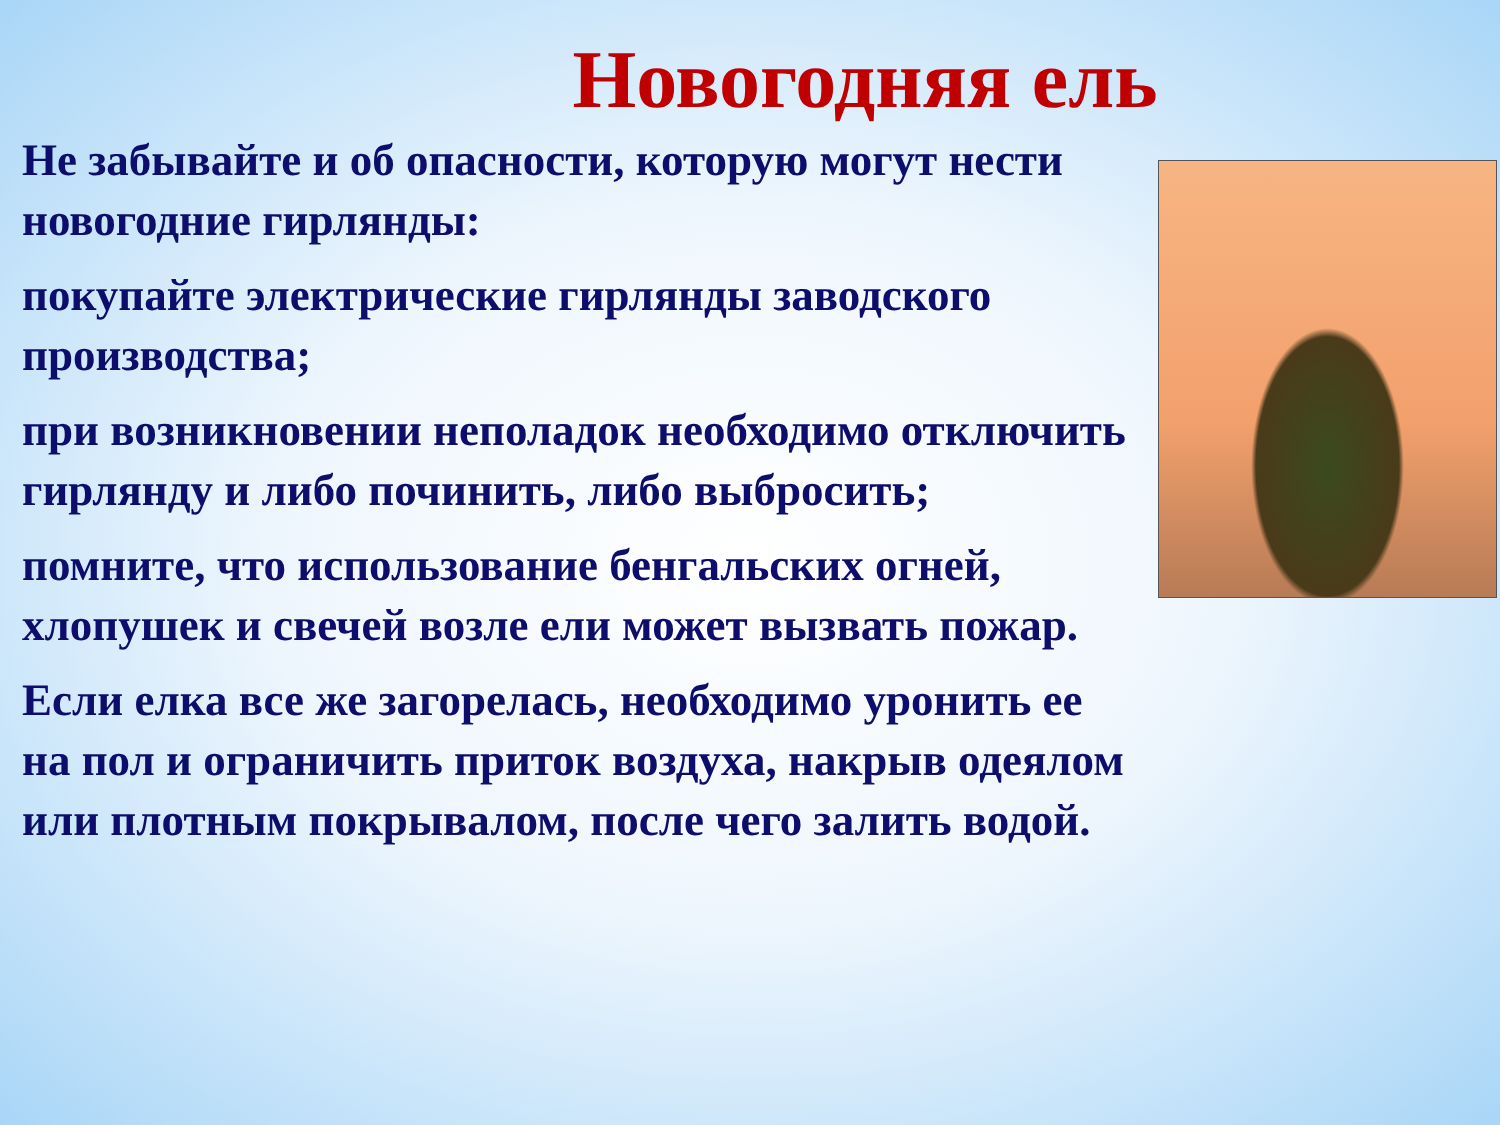Новогодняя ель
Не забывайте и об опасности, которую могут нести новогодние гирлянды:
покупайте электрические гирлянды заводского производства;
при возникновении неполадок необходимо отключить гирлянду и либо починить, либо выбросить;
помните, что использование бенгальских огней, хлопушек и свечей возле ели может вызвать пожар.
Если елка все же загорелась, необходимо уронить ее на пол и ограничить приток воздуха, накрыв одеялом или плотным покрывалом, после чего залить водой.